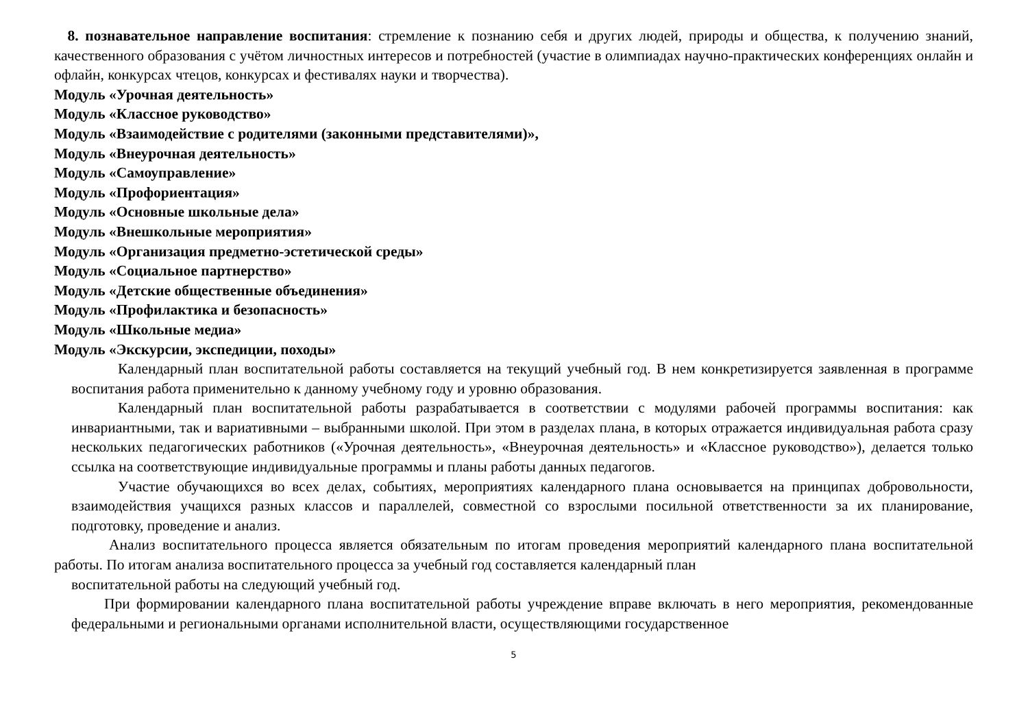8. познавательное направление воспитания: стремление к познанию себя и других людей, природы и общества, к получению знаний, качественного образования с учётом личностных интересов и потребностей (участие в олимпиадах научно-практических конференциях онлайн и офлайн, конкурсах чтецов, конкурсах и фестивалях науки и творчества).
Модуль «Урочная деятельность»
Модуль «Классное руководство»
Модуль «Взаимодействие с родителями (законными представителями)»,
Модуль «Внеурочная деятельность»
Модуль «Самоуправление»
Модуль «Профориентация»
Модуль «Основные школьные дела»
Модуль «Внешкольные мероприятия»
Модуль «Организация предметно-эстетической среды»
Модуль «Социальное партнерство»
Модуль «Детские общественные объединения»
Модуль «Профилактика и безопасность»
Модуль «Школьные медиа»
Модуль «Экскурсии, экспедиции, походы»
Календарный план воспитательной работы составляется на текущий учебный год. В нем конкретизируется заявленная в программе воспитания работа применительно к данному учебному году и уровню образования.
Календарный план воспитательной работы разрабатывается в соответствии с модулями рабочей программы воспитания: как инвариантными, так и вариативными – выбранными школой. При этом в разделах плана, в которых отражается индивидуальная работа сразу нескольких педагогических работников («Урочная деятельность», «Внеурочная деятельность» и «Классное руководство»), делается только ссылка на соответствующие индивидуальные программы и планы работы данных педагогов.
Участие обучающихся во всех делах, событиях, мероприятиях календарного плана основывается на принципах добровольности, взаимодействия учащихся разных классов и параллелей, совместной со взрослыми посильной ответственности за их планирование, подготовку, проведение и анализ.
Анализ воспитательного процесса является обязательным по итогам проведения мероприятий календарного плана воспитательной работы. По итогам анализа воспитательного процесса за учебный год составляется календарный план
воспитательной работы на следующий учебный год.
При формировании календарного плана воспитательной работы учреждение вправе включать в него мероприятия, рекомендованные федеральными и региональными органами исполнительной власти, осуществляющими государственное
5